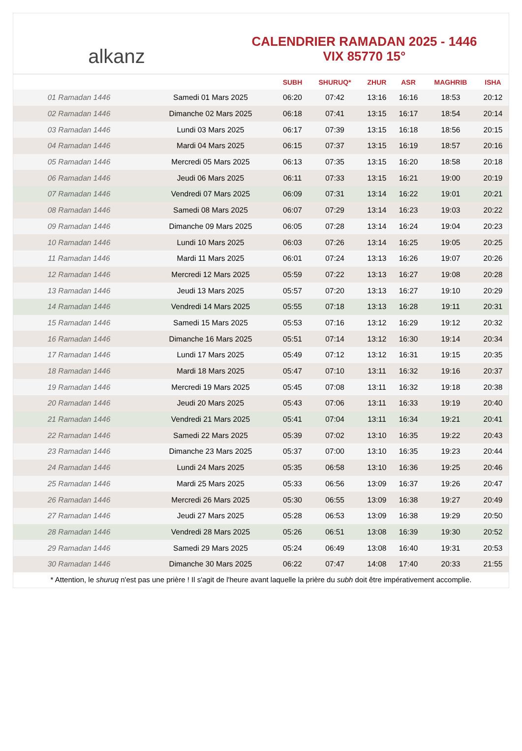alkanz
CALENDRIER RAMADAN 2025 - 1446
VIX 85770 15°
| | | SUBH | SHURUQ* | ZHUR | ASR | MAGHRIB | ISHA |
| --- | --- | --- | --- | --- | --- | --- | --- |
| 01 Ramadan 1446 | Samedi 01 Mars 2025 | 06:20 | 07:42 | 13:16 | 16:16 | 18:53 | 20:12 |
| 02 Ramadan 1446 | Dimanche 02 Mars 2025 | 06:18 | 07:41 | 13:15 | 16:17 | 18:54 | 20:14 |
| 03 Ramadan 1446 | Lundi 03 Mars 2025 | 06:17 | 07:39 | 13:15 | 16:18 | 18:56 | 20:15 |
| 04 Ramadan 1446 | Mardi 04 Mars 2025 | 06:15 | 07:37 | 13:15 | 16:19 | 18:57 | 20:16 |
| 05 Ramadan 1446 | Mercredi 05 Mars 2025 | 06:13 | 07:35 | 13:15 | 16:20 | 18:58 | 20:18 |
| 06 Ramadan 1446 | Jeudi 06 Mars 2025 | 06:11 | 07:33 | 13:15 | 16:21 | 19:00 | 20:19 |
| 07 Ramadan 1446 | Vendredi 07 Mars 2025 | 06:09 | 07:31 | 13:14 | 16:22 | 19:01 | 20:21 |
| 08 Ramadan 1446 | Samedi 08 Mars 2025 | 06:07 | 07:29 | 13:14 | 16:23 | 19:03 | 20:22 |
| 09 Ramadan 1446 | Dimanche 09 Mars 2025 | 06:05 | 07:28 | 13:14 | 16:24 | 19:04 | 20:23 |
| 10 Ramadan 1446 | Lundi 10 Mars 2025 | 06:03 | 07:26 | 13:14 | 16:25 | 19:05 | 20:25 |
| 11 Ramadan 1446 | Mardi 11 Mars 2025 | 06:01 | 07:24 | 13:13 | 16:26 | 19:07 | 20:26 |
| 12 Ramadan 1446 | Mercredi 12 Mars 2025 | 05:59 | 07:22 | 13:13 | 16:27 | 19:08 | 20:28 |
| 13 Ramadan 1446 | Jeudi 13 Mars 2025 | 05:57 | 07:20 | 13:13 | 16:27 | 19:10 | 20:29 |
| 14 Ramadan 1446 | Vendredi 14 Mars 2025 | 05:55 | 07:18 | 13:13 | 16:28 | 19:11 | 20:31 |
| 15 Ramadan 1446 | Samedi 15 Mars 2025 | 05:53 | 07:16 | 13:12 | 16:29 | 19:12 | 20:32 |
| 16 Ramadan 1446 | Dimanche 16 Mars 2025 | 05:51 | 07:14 | 13:12 | 16:30 | 19:14 | 20:34 |
| 17 Ramadan 1446 | Lundi 17 Mars 2025 | 05:49 | 07:12 | 13:12 | 16:31 | 19:15 | 20:35 |
| 18 Ramadan 1446 | Mardi 18 Mars 2025 | 05:47 | 07:10 | 13:11 | 16:32 | 19:16 | 20:37 |
| 19 Ramadan 1446 | Mercredi 19 Mars 2025 | 05:45 | 07:08 | 13:11 | 16:32 | 19:18 | 20:38 |
| 20 Ramadan 1446 | Jeudi 20 Mars 2025 | 05:43 | 07:06 | 13:11 | 16:33 | 19:19 | 20:40 |
| 21 Ramadan 1446 | Vendredi 21 Mars 2025 | 05:41 | 07:04 | 13:11 | 16:34 | 19:21 | 20:41 |
| 22 Ramadan 1446 | Samedi 22 Mars 2025 | 05:39 | 07:02 | 13:10 | 16:35 | 19:22 | 20:43 |
| 23 Ramadan 1446 | Dimanche 23 Mars 2025 | 05:37 | 07:00 | 13:10 | 16:35 | 19:23 | 20:44 |
| 24 Ramadan 1446 | Lundi 24 Mars 2025 | 05:35 | 06:58 | 13:10 | 16:36 | 19:25 | 20:46 |
| 25 Ramadan 1446 | Mardi 25 Mars 2025 | 05:33 | 06:56 | 13:09 | 16:37 | 19:26 | 20:47 |
| 26 Ramadan 1446 | Mercredi 26 Mars 2025 | 05:30 | 06:55 | 13:09 | 16:38 | 19:27 | 20:49 |
| 27 Ramadan 1446 | Jeudi 27 Mars 2025 | 05:28 | 06:53 | 13:09 | 16:38 | 19:29 | 20:50 |
| 28 Ramadan 1446 | Vendredi 28 Mars 2025 | 05:26 | 06:51 | 13:08 | 16:39 | 19:30 | 20:52 |
| 29 Ramadan 1446 | Samedi 29 Mars 2025 | 05:24 | 06:49 | 13:08 | 16:40 | 19:31 | 20:53 |
| 30 Ramadan 1446 | Dimanche 30 Mars 2025 | 06:22 | 07:47 | 14:08 | 17:40 | 20:33 | 21:55 |
* Attention, le shuruq n'est pas une prière ! Il s'agit de l'heure avant laquelle la prière du subh doit être impérativement accomplie.